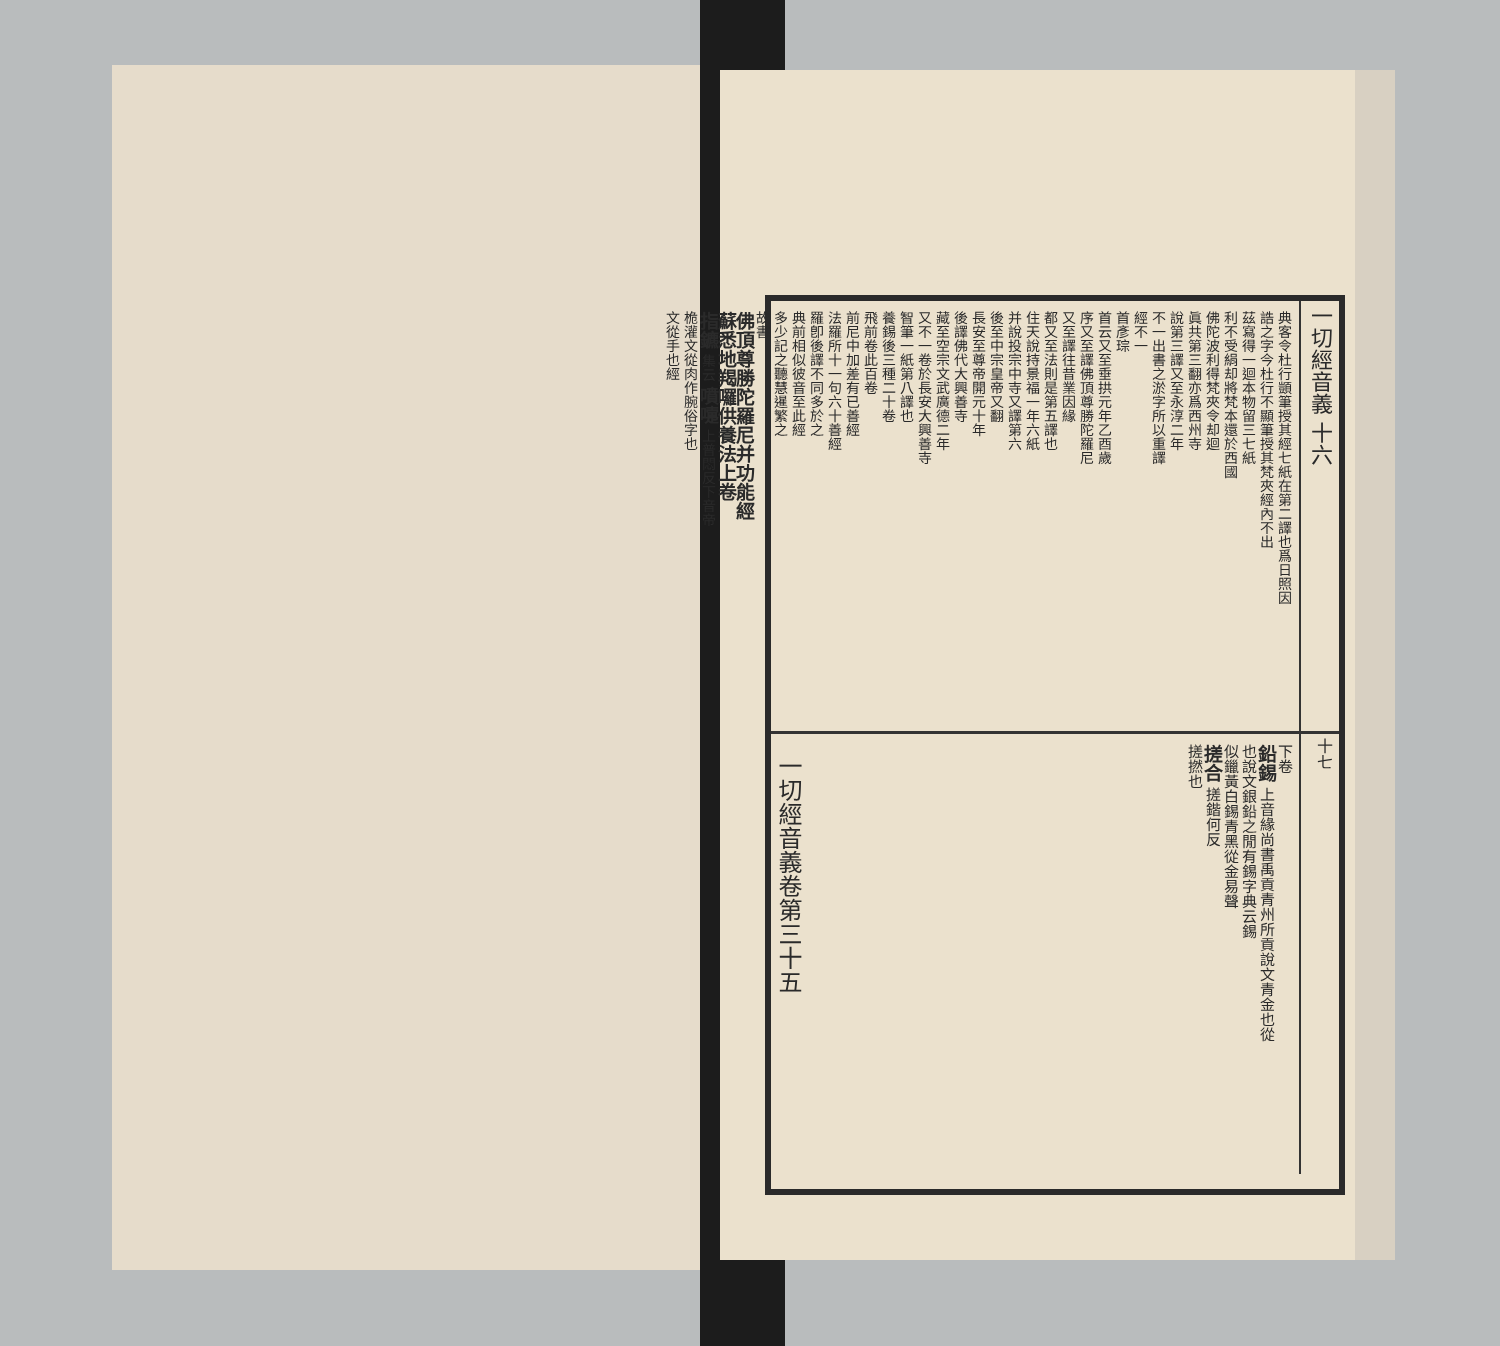一切經音義 十六
典客令杜行顗筆授其經七紙在第二譯也爲日照因
誥之字今杜行不顯筆授其梵夾經內不出
茲寫得一迴本物留三七紙
利不受絹却將梵本還於西國
佛陀波利得梵夾令却迴
眞共第三翻亦爲西州寺
說第三譯又至永淳二年
不一出書之淤字所以重譯
經不一
首彥琮
首云又至垂拱元年乙酉歲
序又至譯佛頂尊勝陀羅尼
又至譯往昔業因緣
都又至法則是第五譯也
住天說持景福一年六紙
并說投宗中寺又譯第六
後至中宗皇帝又翻
長安至尊帝開元十年
後譯佛代大興善寺
藏至空宗文武廣德二年
又不一卷於長安大興善寺
智筆一紙第八譯也
養錫後三種二十卷
飛前卷此百卷
前尼中加差有已善經
法羅所十一句六十善經
羅卽後譯不同多於之
典前相似彼音至此經
多少記之聽慧暹繁之
故書
佛頂尊勝陀羅尼并功能經
蘇悉地羯囉供養法上卷
指鑣 集云 噴嚏 上普悶反下音帝
桅灌文從肉作腕俗字也
文從手也經
十七
下卷
鉛錫 上音緣尚書禹貢青州所貢說文青金也從
也說文銀鉛之閒有錫字典云錫
似鑞黃白錫青黑從金易聲
搓合 搓鍇何反
搓撚也
一切經音義卷第三十五